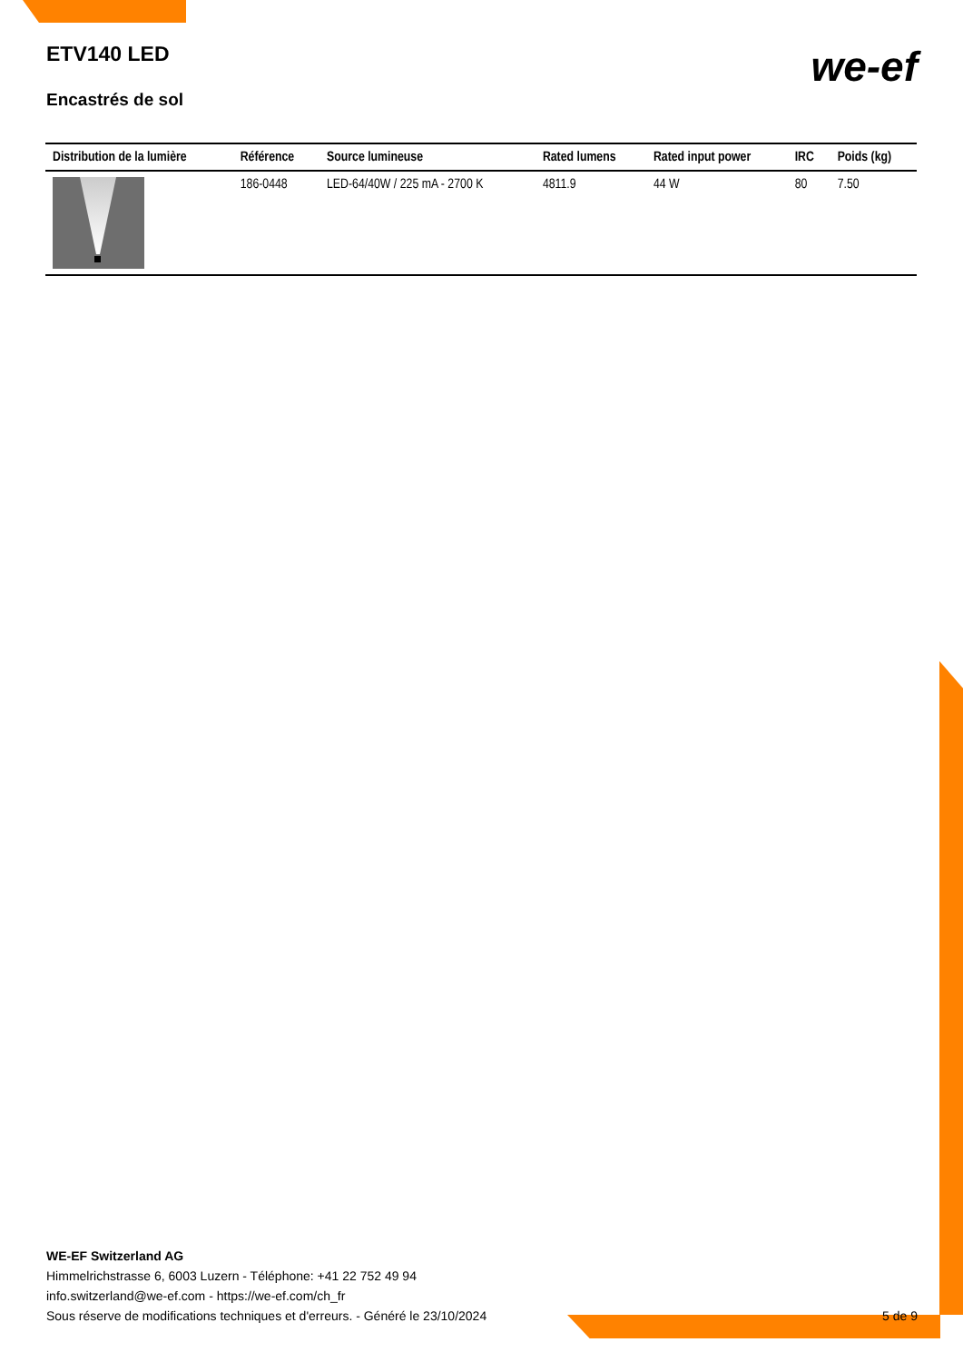ETV140 LED
Encastrés de sol
we-ef
| Distribution de la lumière | Référence | Source lumineuse | Rated lumens | Rated input power | IRC | Poids (kg) |
| --- | --- | --- | --- | --- | --- | --- |
| | 186-0448 | LED-64/40W / 225 mA - 2700 K | 4811.9 | 44 W | 80 | 7.50 |
WE-EF Switzerland AG
Himmelrichstrasse 6, 6003 Luzern - Téléphone: +41 22 752 49 94
info.switzerland@we-ef.com - https://we-ef.com/ch_fr
Sous réserve de modifications techniques et d'erreurs. - Généré le 23/10/2024
5 de 9